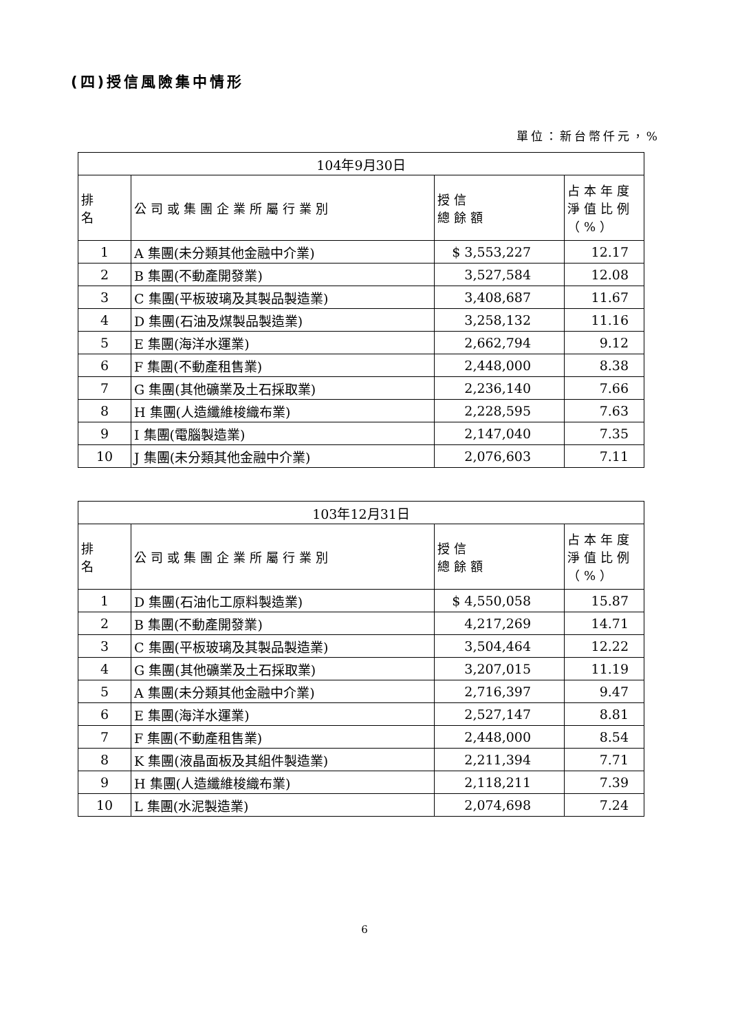(四)授信風險集中情形
單位：新台幣仟元，%
| 104年9月30日 | | | |
| 排 名 | 公司或集團企業所屬行業別 | 授信 總餘額 | 占本年度淨值比例（%） |
| 1 | A 集團(未分類其他金融中介業) | $ 3,553,227 | 12.17 |
| 2 | B 集團(不動產開發業) | 3,527,584 | 12.08 |
| 3 | C 集團(平板玻璃及其製品製造業) | 3,408,687 | 11.67 |
| 4 | D 集團(石油及煤製品製造業) | 3,258,132 | 11.16 |
| 5 | E 集團(海洋水運業) | 2,662,794 | 9.12 |
| 6 | F 集團(不動產租售業) | 2,448,000 | 8.38 |
| 7 | G 集團(其他礦業及土石採取業) | 2,236,140 | 7.66 |
| 8 | H 集團(人造纖維梭織布業) | 2,228,595 | 7.63 |
| 9 | I 集團(電腦製造業) | 2,147,040 | 7.35 |
| 10 | J 集團(未分類其他金融中介業) | 2,076,603 | 7.11 |
| 103年12月31日 | | | |
| 排 名 | 公司或集團企業所屬行業別 | 授信 總餘額 | 占本年度淨值比例（%） |
| 1 | D 集團(石油化工原料製造業) | $ 4,550,058 | 15.87 |
| 2 | B 集團(不動產開發業) | 4,217,269 | 14.71 |
| 3 | C 集團(平板玻璃及其製品製造業) | 3,504,464 | 12.22 |
| 4 | G 集團(其他礦業及土石採取業) | 3,207,015 | 11.19 |
| 5 | A 集團(未分類其他金融中介業) | 2,716,397 | 9.47 |
| 6 | E 集團(海洋水運業) | 2,527,147 | 8.81 |
| 7 | F 集團(不動產租售業) | 2,448,000 | 8.54 |
| 8 | K 集團(液晶面板及其組件製造業) | 2,211,394 | 7.71 |
| 9 | H 集團(人造纖維梭織布業) | 2,118,211 | 7.39 |
| 10 | L 集團(水泥製造業) | 2,074,698 | 7.24 |
6